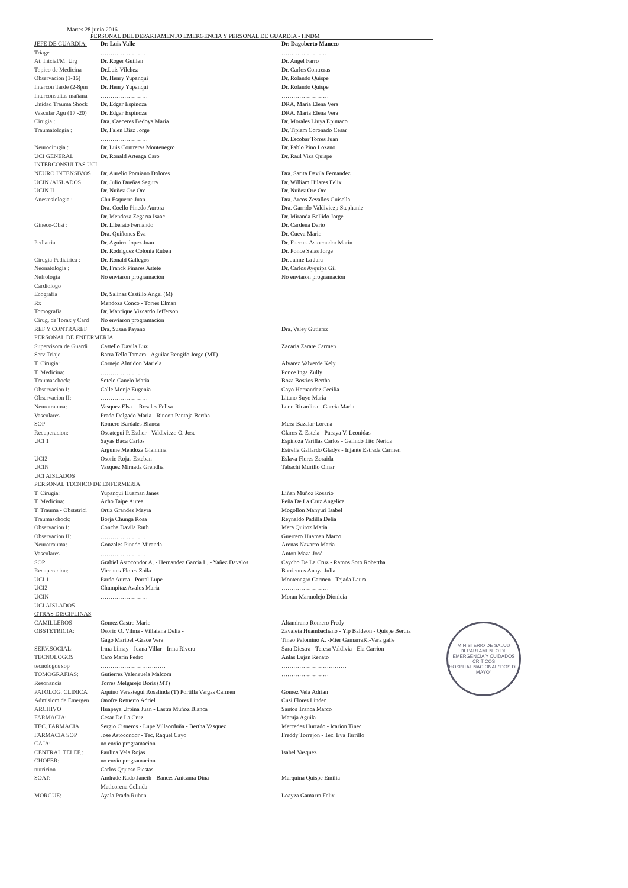MINISTERIO DE SALUD
DEPARTAMENTO DE EMERGENCIA Y CUIDADOS CRITICOS
HOSPITAL NACIONAL "DOS DE MAYO"
Martes 28 junio 2016
PERSONAL DEL DEPARTAMENTO EMERGENCIA Y PERSONAL DE GUARDIA - HNDM
| JEFE DE GUARDIA: | Dr. Luis Valle | Dr. Dagoberto Mancco |
| Triage | …………………… | …………………… |
| At. Inicial/M. Urg | Dr. Roger Guillen | Dr. Angel Farro |
| Topico de Medicina | Dr.Luis Vilchez | Dr. Carlos Contreras |
| Observacion (1-16) | Dr. Henry Yupanqui | Dr. Rolando Quispe |
| Intercon Tarde (2-8pm | Dr. Henry Yupanqui | Dr. Rolando Quispe |
| Interconsultas mañana | …………………… | …………………… |
| Unidad Trauma Shock | Dr. Edgar Espinoza | DRA. Maria Elena Vera |
| Vascular Agu (17 -20) | Dr. Edgar Espinoza | DRA. Maria Elena Vera |
| Cirugia : | Dra. Caeceres Bedoya Maria | Dr. Morales Liuya Epimaco |
| Traumatologia : | Dr. Falen Diaz Jorge | Dr. Tipiam Coronado Cesar |
| | …………………… | Dr. Escobar Torres Juan |
| Neurocirugia : | Dr. Luis Contreras Montenegro | Dr. Pablo Pino Lozano |
| UCI GENERAL | Dr. Ronald Arteaga Caro | Dr. Raul Viza Quispe |
| INTERCONSULTAS UCI | | |
| NEURO INTENSIVOS | Dr. Aurelio Pomiano Dolores | Dra. Sarita Davila Fernandez |
| UCIN /AISLADOS | Dr. Julio Dueñas Segura | Dr. William Hilares Felix |
| UCIN II | Dr. Nuñez Ore Ore | Dr. Nuñez Ore Ore |
| Anestesiologia : | Chu Esquerre Juan | Dra. Arcos Zevallos Guisella |
| | Dra. Coello Pinedo Aurora | Dra. Garrido Valdiviezp Stephanie |
| | Dr. Mendoza Zegarra Isaac | Dr. Miranda Bellido Jorge |
| Gineco-Obst : | Dr. Liberato Fernando | Dr. Cardena Dario |
| | Dra. Quiñones Eva | Dr. Cueva Mario |
| Pediatria | Dr. Aguirre lopez Juan | Dr. Fuertes Astocondor Marin |
| | Dr. Rodriguez Colonia Ruben | Dr. Ponce Salas Jorge |
| Cirugia Pediatrica : | Dr. Ronald Gallegos | Dr. Jaime La Jara |
| Neonatologia : | Dr. Franck Pinares Astete | Dr. Carlos Ayquipa Gil |
| Nefrologia | No enviaron programación | No enviaron programación |
| Cardiologo | | |
| Ecografia | Dr. Salinas Castillo Angel (M) | |
| Rx | Mendoza Conco - Torres Elman | |
| Tomografia | Dr. Manrique Vizcardo Jefferson | |
| Cirug. de Torax y Card | No enviaron programación | |
| REF Y CONTRAREF | Dra. Susan Payano | Dra. Valey Gutierrz |
| PERSONAL DE ENFERMERIA | | |
| Supervisora de Guardi | Castello Davila Luz | Zacaria Zarate Carmen |
| Serv Triaje | Barra Tello Tamara - Aguilar Rengifo Jorge (MT) | |
| T. Cirugia: | Cornejo Almidon Mariela | Alvarez Valverde Kely |
| T. Medicina: | …………………… | Ponce Inga Zully |
| Traumaschock: | Sotelo Canelo Maria | Boza Bostios Bertha |
| Observacion I: | Calle Monje Eugenia | Cayo Hernandez Cecilia |
| Observacion II: | …………………… | Litano Suyo Maria |
| Neurotrauma: | Vasquez Elsa -- Rosales Felisa | Leon Ricardina - Garcia Maria |
| Vasculares | Prado Delgado Maria - Rincon Pantoja Bertha | |
| SOP | Romero Bardales Blanca | Meza Bazalar Lorena |
| Recuperacion: | Oscategui P. Esther - Valdiviezo O. Jose | Claros Z. Estela - Pacaya V. Leonidas |
| UCI 1 | Sayas Baca Carlos | Espinoza Varillas Carlos - Galindo Tito Nerida |
| | Argume Mendoza Giannina | Estrella Gallardo Gladys - Injante Estrada Carmen |
| UCI2 | Osorio Rojas Esteban | Eslava Flores Zoraida |
| UCIN | Vasquez Mirnada Grendha | Tabachi Murillo Omar |
| UCI AISLADOS | | |
| PERSONAL TECNICO DE ENFERMERIA | | |
| T. Cirugia: | Yupanqui Huaman Janes | Liñan Muñoz Rosario |
| T. Medicina: | Acho Taipe Aurea | Peña De La Cruz Angelica |
| T. Trauma - Obstetrici | Ortiz Grandez Mayra | Mogollon Manyuri Isabel |
| Traumaschock: | Borja Chunga Rosa | Reynaldo Padilla Delia |
| Observacion I: | Concha Davila Ruth | Mera Quiroz Maria |
| Observacion II: | …………………… | Guerrero Huaman Marco |
| Neurotrauma: | Gonzales Pinedo Miranda | Arenas Navarro Maria |
| Vasculares | …………………… | Anton Maza José |
| SOP | Grabiel Astocondor A. - Hernandez Garcia L. - Yañez Davalos | Caycho De La Cruz - Ramos Soto Robertha |
| Recuperacion: | Vicentes Flores Zoila | Barrientos Anaya Julia |
| UCI 1 | Pardo Aurea - Portal Lupe | Montenegro Carmen - Tejada Laura |
| UCI2 | Chumpitaz Avalos Maria | …………………… |
| UCIN | …………………… | Moran Marmolejo Dionicia |
| UCI AISLADOS | | |
| OTRAS DISCIPLINAS | | |
| CAMILLEROS | Gomez Castro Mario | Altamirano Romero Fredy |
| OBSTETRICIA: | Osorio O. Vilma - Villafana Delia - | Zavaleta Huambachano - Yip Baldeon - Quispe Bertha |
| | Gago Maribel -Grace Vera | Tineo Palomino A. -Mier GamarraK.-Vera galle |
| SERV.SOCIAL: | Irma Limay - Juana Villar - Irma Rivera | Sara Diestra - Teresa Valdivia - Ela Carrion |
| TECNOLOGOS | Caro Marin Pedro | Anlas Lujan Renato |
| tecnologos sop | …………………………… | …………………………… |
| TOMOGRAFIAS: | Gutierrez Valenzuela Malcom | …………………… |
| Resonancia | Torres Melgarejo Boris (MT) | |
| PATOLOG. CLINICA | Aquino Verastegui Rosalinda (T) Portilla Vargas Carmen | Gomez Vela Adrian |
| Admisiom de Emergen | Onofre Retuerto Adriel | Cusi Flores Linder |
| ARCHIVO | Huapaya Urbina Juan - Lastra Muñoz Blanca | Santos Tranca Marco |
| FARMACIA: | Cesar De La Cruz | Maruja Aguila |
| TEC. FARMACIA | Sergio Cisneros - Lupe Villaorduña - Bertha Vasquez | Mercedes Hurtado - Icarion Tinec |
| FARMACIA SOP | Jose Astocondor - Tec. Raquel Cayo | Freddy Torrejon - Tec. Eva Tarrillo |
| CAJA: | no envio programacion | |
| CENTRAL TELEF.: | Paulina Vela Rojas | Isabel Vasquez |
| CHOFER: | no envio programacion | |
| nutricion | Carlos Qqueso Fiestas | |
| SOAT: | Andrade Rado Janeth - Bances Anicama Dina - | Marquina Quispe Emilia |
| | Maticorena Celinda | |
| MORGUE: | Ayala Prado Ruben | Loayza Gamarra Felix |